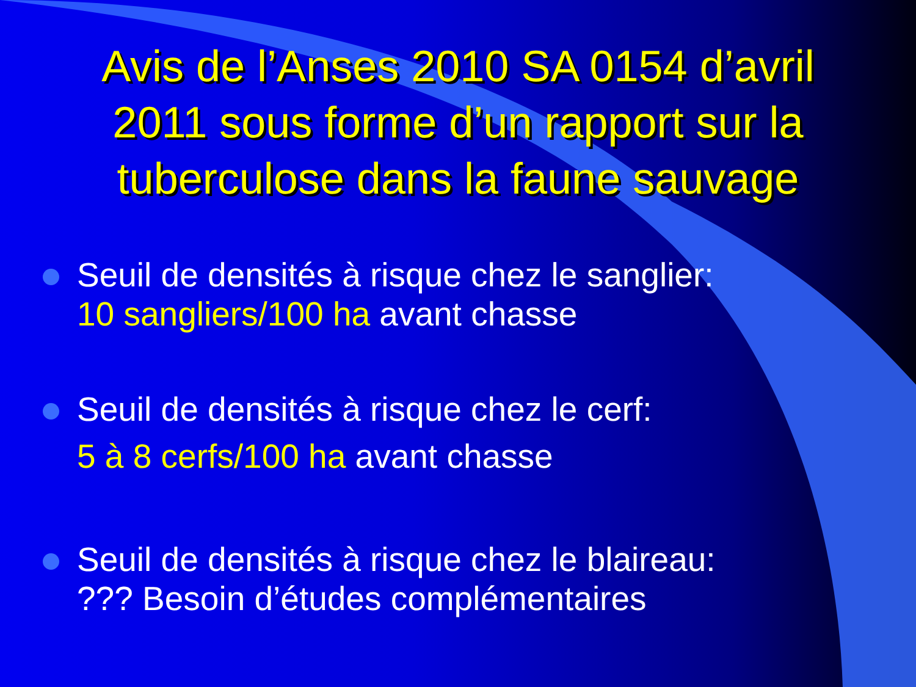Avis de l’Anses 2010 SA 0154 d’avril 2011 sous forme d’un rapport sur la tuberculose dans la faune sauvage
Seuil de densités à risque chez le sanglier:
10 sangliers/100 ha avant chasse
Seuil de densités à risque chez le cerf:
5 à 8 cerfs/100 ha avant chasse
Seuil de densités à risque chez le blaireau:
??? Besoin d’études complémentaires